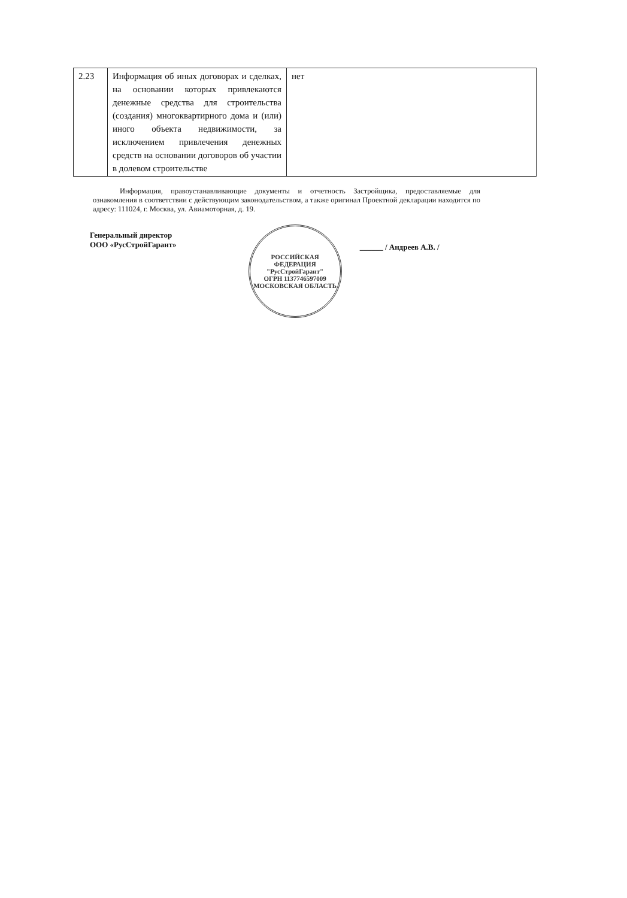| 2.23 | Информация об иных договорах и сделках, на основании которых привлекаются денежные средства для строительства (создания) многоквартирного дома и (или) иного объекта недвижимости, за исключением привлечения денежных средств на основании договоров об участии в долевом строительстве | нет |
Информация, правоустанавливающие документы и отчетность Застройщика, предоставляемые для ознакомления в соответствии с действующим законодательством, а также оригинал Проектной декларации находится по адресу: 111024, г. Москва, ул. Авиамоторная, д. 19.
Генеральный директор
ООО «РусСтройГарант»
РОССИЙСКАЯ ФЕДЕРАЦИЯ
"РусСтройГарант"
ОГРН 1137746597009
МОСКОВСКАЯ ОБЛАСТЬ
______ / Андреев А.В. /